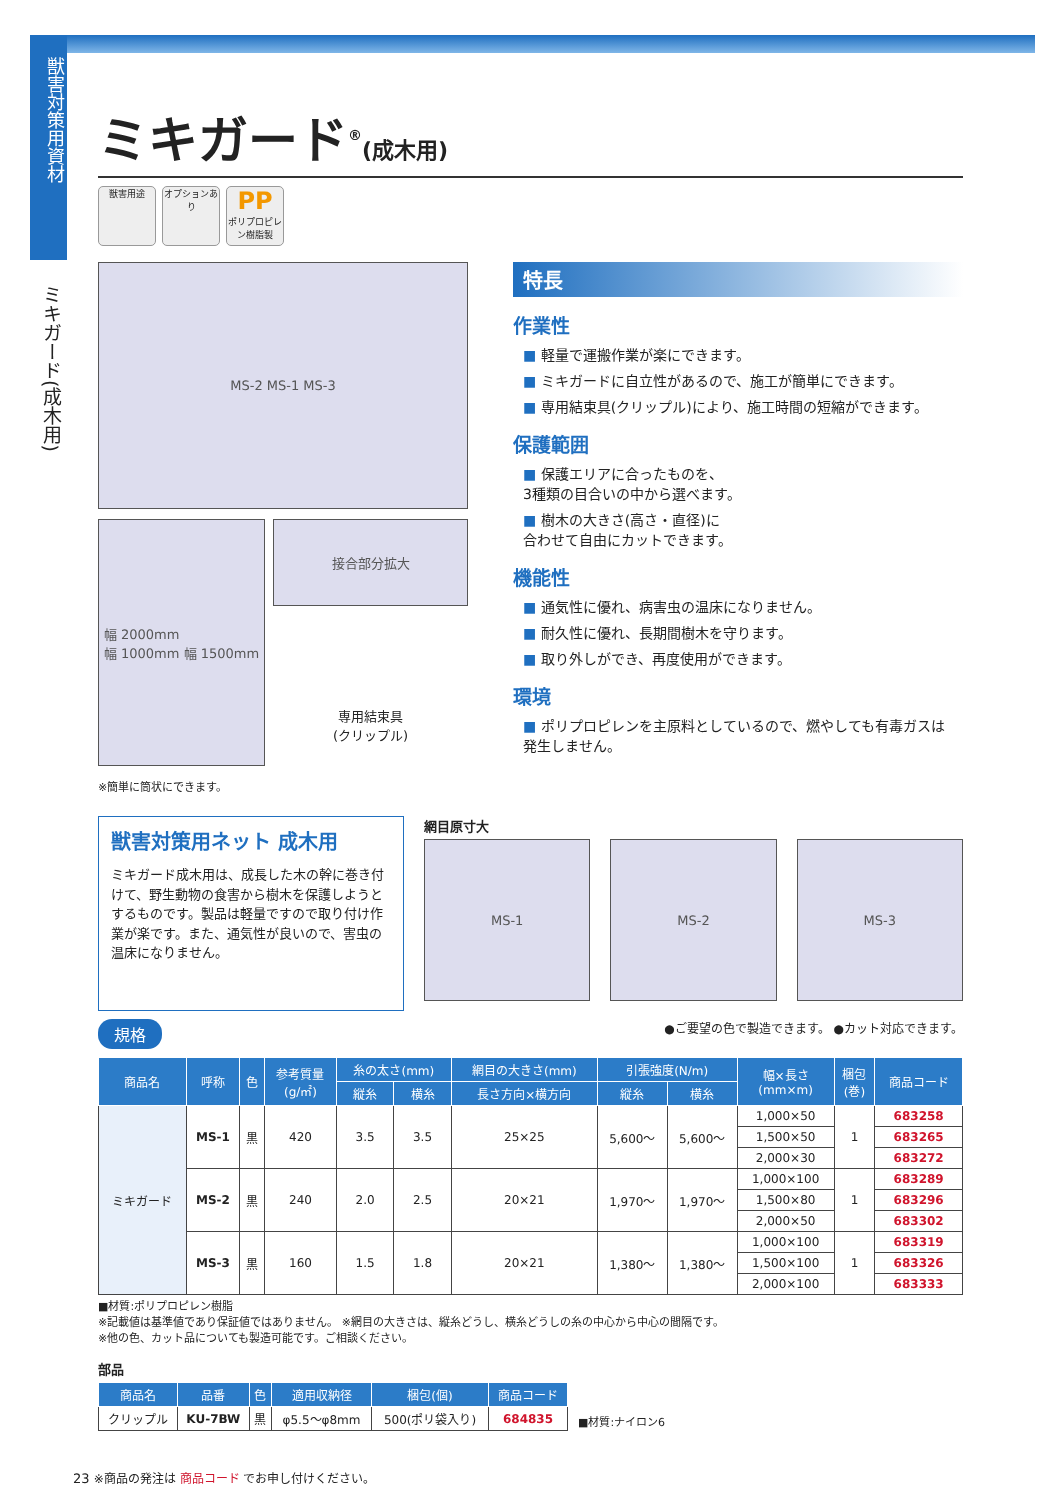獣害対策用資材
ミキガード(成木用)
ミキガード<sup>®</sup>(成木用)
獣害用途 オプションあり PP
ポリプロピレン樹脂製
MS-2 MS-1 MS-3
幅 2000mm
幅 1000mm 幅 1500mm
接合部分拡大
専用結束具
(クリップル)
※簡単に筒状にできます。
特長
作業性
■ 軽量で運搬作業が楽にできます。
■ ミキガードに自立性があるので、施工が簡単にできます。
■ 専用結束具(クリップル)により、施工時間の短縮ができます。
保護範囲
■ 保護エリアに合ったものを、
3種類の目合いの中から選べます。
■ 樹木の大きさ(高さ・直径)に
合わせて自由にカットできます。
機能性
■ 通気性に優れ、病害虫の温床になりません。
■ 耐久性に優れ、長期間樹木を守ります。
■ 取り外しができ、再度使用ができます。
環境
■ ポリプロピレンを主原料としているので、燃やしても有毒ガスは発生しません。
獣害対策用ネット 成木用
ミキガード成木用は、成長した木の幹に巻き付けて、野生動物の食害から樹木を保護しようとするものです。製品は軽量ですので取り付け作業が楽です。また、通気性が良いので、害虫の温床になりません。
網目原寸大
MS-1 MS-2 MS-3
規格 ●ご要望の色で製造できます。 ●カット対応できます。
| 商品名 | 呼称 | 色 | 参考質量 (g/㎡) | 糸の太さ(mm) | | 網目の大きさ(mm) | 引張強度(N/m) | | 幅×長さ (mm×m) | 梱包 (巻) | 商品コード |
| --- | --- | --- | --- | --- | --- | --- | --- | --- | --- | --- | --- |
| | | | | 縦糸 | 横糸 | 長さ方向×横方向 | 縦糸 | 横糸 | | | |
| ミキガード | MS-1 | 黒 | 420 | 3.5 | 3.5 | 25×25 | 5,600〜 | 5,600〜 | 1,000×50 | 1 | 683258 |
| | | | | | | | | | 1,500×50 | | 683265 |
| | | | | | | | | | 2,000×30 | | 683272 |
| | MS-2 | 黒 | 240 | 2.0 | 2.5 | 20×21 | 1,970〜 | 1,970〜 | 1,000×100 | 1 | 683289 |
| | | | | | | | | | 1,500×80 | | 683296 |
| | | | | | | | | | 2,000×50 | | 683302 |
| | MS-3 | 黒 | 160 | 1.5 | 1.8 | 20×21 | 1,380〜 | 1,380〜 | 1,000×100 | 1 | 683319 |
| | | | | | | | | | 1,500×100 | | 683326 |
| | | | | | | | | | 2,000×100 | | 683333 |
■材質:ポリプロピレン樹脂
※記載値は基準値であり保証値ではありません。 ※網目の大きさは、縦糸どうし、横糸どうしの糸の中心から中心の間隔です。
※他の色、カット品についても製造可能です。ご相談ください。
部品
| 商品名 | 品番 | 色 | 適用収納径 | 梱包(個) | 商品コード |
| --- | --- | --- | --- | --- | --- |
| クリップル | KU-7BW | 黒 | φ5.5〜φ8mm | 500(ポリ袋入り) | 684835 |
■材質:ナイロン6
23 ※商品の発注は 商品コード でお申し付けください。